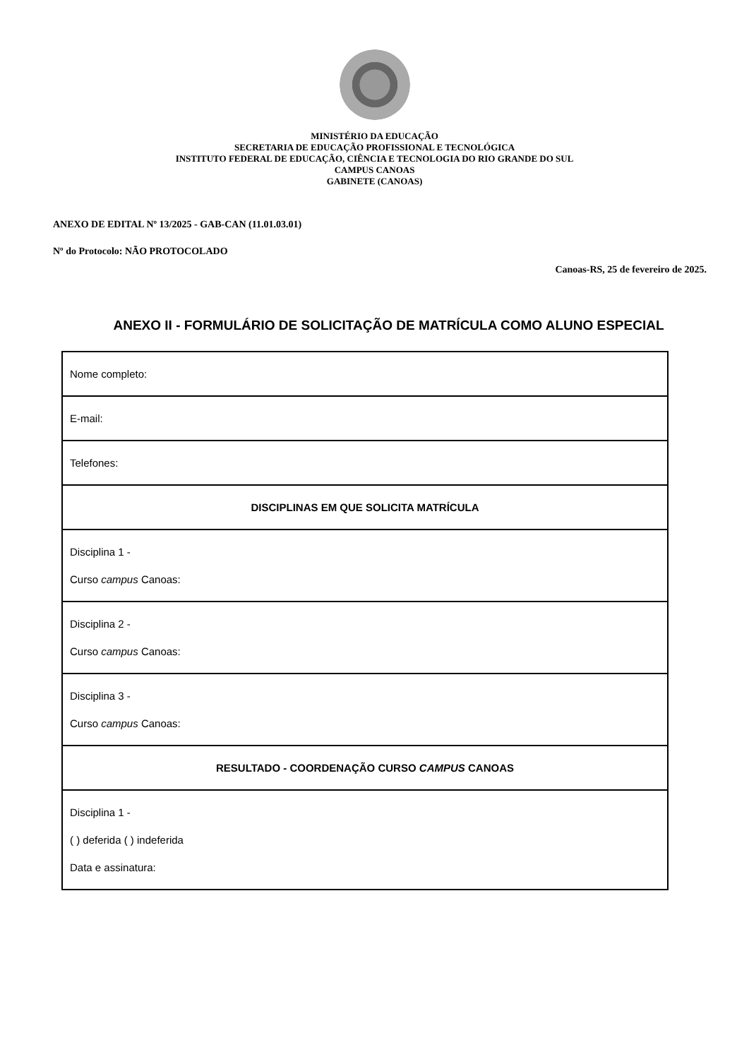MINISTÉRIO DA EDUCAÇÃO
SECRETARIA DE EDUCAÇÃO PROFISSIONAL E TECNOLÓGICA
INSTITUTO FEDERAL DE EDUCAÇÃO, CIÊNCIA E TECNOLOGIA DO RIO GRANDE DO SUL
CAMPUS CANOAS
GABINETE (CANOAS)
ANEXO DE EDITAL Nº 13/2025 - GAB-CAN (11.01.03.01)
Nº do Protocolo: NÃO PROTOCOLADO
Canoas-RS, 25 de fevereiro de 2025.
ANEXO II - FORMULÁRIO DE SOLICITAÇÃO DE MATRÍCULA COMO ALUNO ESPECIAL
| Nome completo: |
| E-mail: |
| Telefones: |
| DISCIPLINAS EM QUE SOLICITA MATRÍCULA |
| Disciplina 1 - Curso campus Canoas: |
| Disciplina 2 - Curso campus Canoas: |
| Disciplina 3 - Curso campus Canoas: |
| RESULTADO - COORDENAÇÃO CURSO CAMPUS CANOAS |
| Disciplina 1 - ( ) deferida ( ) indeferida Data e assinatura: |